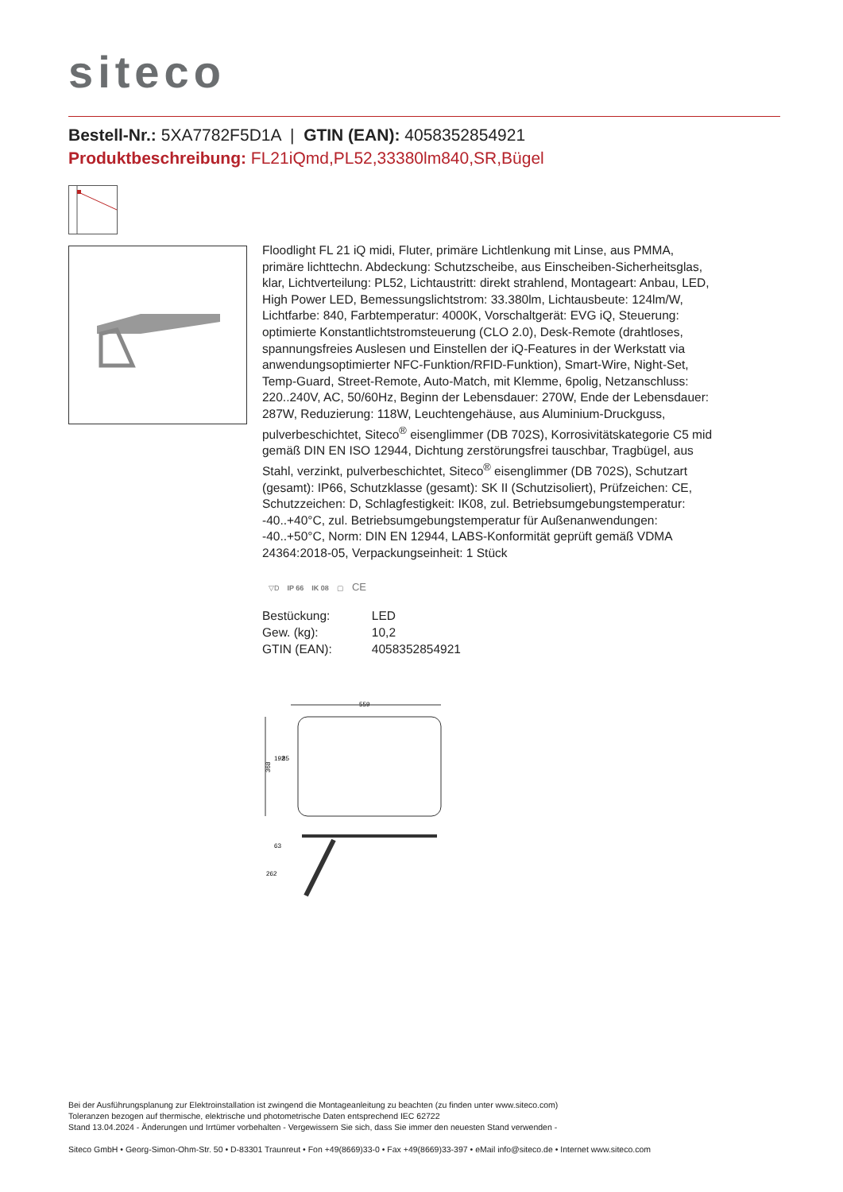siteco
Bestell-Nr.: 5XA7782F5D1A | GTIN (EAN): 4058352854921
Produktbeschreibung: FL21iQmd,PL52,33380lm840,SR,Bügel
Floodlight FL 21 iQ midi, Fluter, primäre Lichtlenkung mit Linse, aus PMMA, primäre lichttechn. Abdeckung: Schutzscheibe, aus Einscheiben-Sicherheitsglas, klar, Lichtverteilung: PL52, Lichtaustritt: direkt strahlend, Montageart: Anbau, LED, High Power LED, Bemessungslichtstrom: 33.380lm, Lichtausbeute: 124lm/W, Lichtfarbe: 840, Farbtemperatur: 4000K, Vorschaltgerät: EVG iQ, Steuerung: optimierte Konstantlichtstromsteuerung (CLO 2.0), Desk-Remote (drahtloses, spannungsfreies Auslesen und Einstellen der iQ-Features in der Werkstatt via anwendungsoptimierter NFC-Funktion/RFID-Funktion), Smart-Wire, Night-Set, Temp-Guard, Street-Remote, Auto-Match, mit Klemme, 6polig, Netzanschluss: 220..240V, AC, 50/60Hz, Beginn der Lebensdauer: 270W, Ende der Lebensdauer: 287W, Reduzierung: 118W, Leuchtengehäuse, aus Aluminium-Druckguss, pulverbeschichtet, Siteco<sup>®</sup> eisenglimmer (DB 702S), Korrosivitätskategorie C5 mid gemäß DIN EN ISO 12944, Dichtung zerstörungsfrei tauschbar, Tragbügel, aus Stahl, verzinkt, pulverbeschichtet, Siteco<sup>®</sup> eisenglimmer (DB 702S), Schutzart (gesamt): IP66, Schutzklasse (gesamt): SK II (Schutzisoliert), Prüfzeichen: CE, Schutzzeichen: D, Schlagfestigkeit: IK08, zul. Betriebsumgebungstemperatur: -40..+40°C, zul. Betriebsumgebungstemperatur für Außenanwendungen: -40..+50°C, Norm: DIN EN 12944, LABS-Konformität geprüft gemäß VDMA 24364:2018-05, Verpackungseinheit: 1 Stück
▽D IP 66 IK 08 ▢ CE
| Bestückung: | LED |
| Gew. (kg): | 10,2 |
| GTIN (EAN): | 4058352854921 |
559
368
192
85
63
262
Bei der Ausführungsplanung zur Elektroinstallation ist zwingend die Montageanleitung zu beachten (zu finden unter www.siteco.com)
Toleranzen bezogen auf thermische, elektrische und photometrische Daten entsprechend IEC 62722
Stand 13.04.2024 - Änderungen und Irrtümer vorbehalten - Vergewissern Sie sich, dass Sie immer den neuesten Stand verwenden -
Siteco GmbH • Georg-Simon-Ohm-Str. 50 • D-83301 Traunreut • Fon +49(8669)33-0 • Fax +49(8669)33-397 • eMail info@siteco.de • Internet www.siteco.com